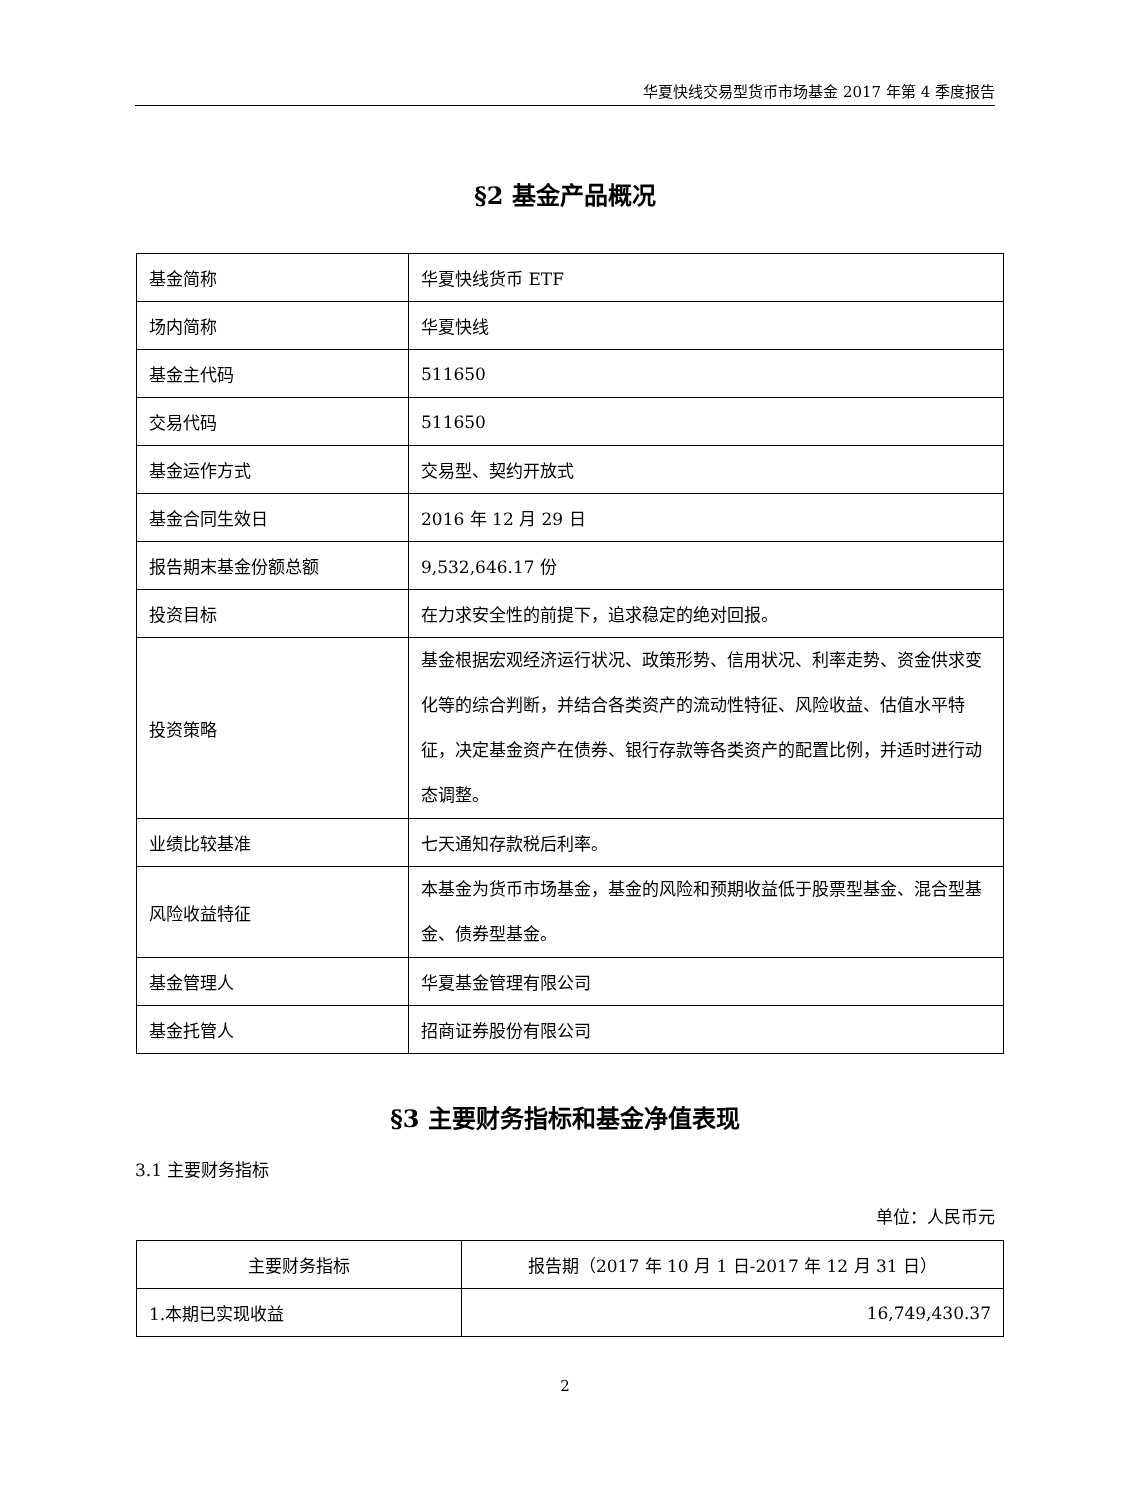华夏快线交易型货币市场基金 2017 年第 4 季度报告
§2 基金产品概况
| 基金简称 | 华夏快线货币 ETF |
| 场内简称 | 华夏快线 |
| 基金主代码 | 511650 |
| 交易代码 | 511650 |
| 基金运作方式 | 交易型、契约开放式 |
| 基金合同生效日 | 2016 年 12 月 29 日 |
| 报告期末基金份额总额 | 9,532,646.17 份 |
| 投资目标 | 在力求安全性的前提下，追求稳定的绝对回报。 |
| 投资策略 | 基金根据宏观经济运行状况、政策形势、信用状况、利率走势、资金供求变化等的综合判断，并结合各类资产的流动性特征、风险收益、估值水平特征，决定基金资产在债券、银行存款等各类资产的配置比例，并适时进行动态调整。 |
| 业绩比较基准 | 七天通知存款税后利率。 |
| 风险收益特征 | 本基金为货币市场基金，基金的风险和预期收益低于股票型基金、混合型基金、债券型基金。 |
| 基金管理人 | 华夏基金管理有限公司 |
| 基金托管人 | 招商证券股份有限公司 |
§3 主要财务指标和基金净值表现
3.1 主要财务指标
单位：人民币元
| 主要财务指标 | 报告期（2017 年 10 月 1 日-2017 年 12 月 31 日） |
| 1.本期已实现收益 | 16,749,430.37 |
2